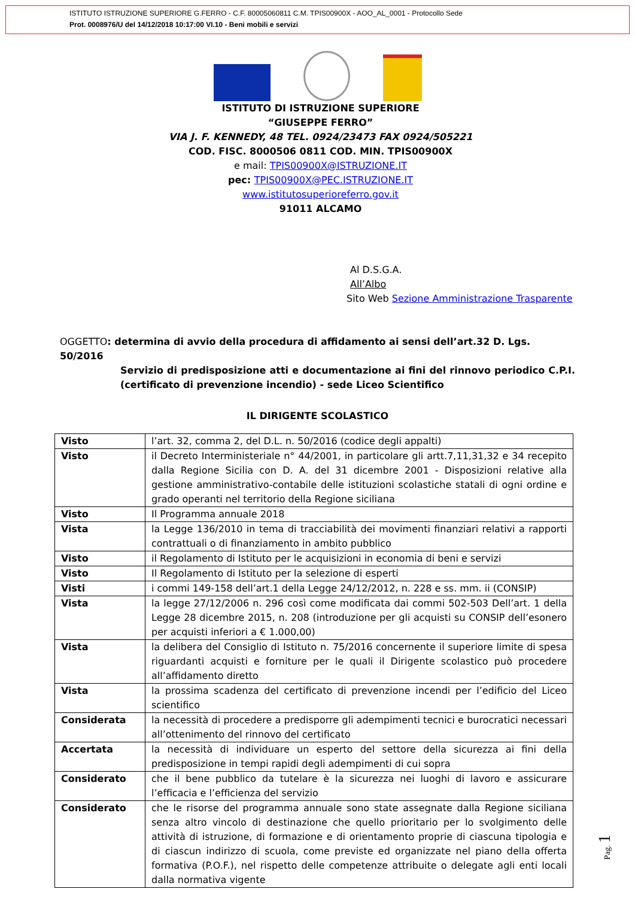ISTITUTO ISTRUZIONE SUPERIORE G.FERRO - C.F. 80005060811 C.M. TPIS00900X - AOO_AL_0001 - Protocollo Sede
Prot. 0008976/U del 14/12/2018 10:17:00 VI.10 - Beni mobili e servizi
ISTITUTO DI ISTRUZIONE SUPERIORE
“GIUSEPPE FERRO”
VIA J. F. KENNEDY, 48 TEL. 0924/23473 FAX 0924/505221
COD. FISC. 8000506 0811 COD. MIN. TPIS00900X
e mail: TPIS00900X@ISTRUZIONE.IT
pec: TPIS00900X@PEC.ISTRUZIONE.IT
www.istitutosuperioreferro.gov.it
91011 ALCAMO
Al D.S.G.A.
All’Albo
Sito Web Sezione Amministrazione Trasparente
OGGETTO: determina di avvio della procedura di affidamento ai sensi dell’art.32 D. Lgs. 50/2016
Servizio di predisposizione atti e documentazione ai fini del rinnovo periodico C.P.I. (certificato di prevenzione incendio) - sede Liceo Scientifico
IL DIRIGENTE SCOLASTICO
| Visto | l’art. 32, comma 2, del D.L. n. 50/2016 (codice degli appalti) |
| Visto | il Decreto Interministeriale n° 44/2001, in particolare gli artt.7,11,31,32 e 34 recepito dalla Regione Sicilia con D. A. del 31 dicembre 2001 - Disposizioni relative alla gestione amministrativo-contabile delle istituzioni scolastiche statali di ogni ordine e grado operanti nel territorio della Regione siciliana |
| Visto | Il Programma annuale 2018 |
| Vista | la Legge 136/2010 in tema di tracciabilità dei movimenti finanziari relativi a rapporti contrattuali o di finanziamento in ambito pubblico |
| Visto | il Regolamento di Istituto per le acquisizioni in economia di beni e servizi |
| Visto | Il Regolamento di Istituto per la selezione di esperti |
| Visti | i commi 149-158 dell’art.1 della Legge 24/12/2012, n. 228 e ss. mm. ii (CONSIP) |
| Vista | la legge 27/12/2006 n. 296 così come modificata dai commi 502-503 Dell’art. 1 della Legge 28 dicembre 2015, n. 208 (introduzione per gli acquisti su CONSIP dell’esonero per acquisti inferiori a € 1.000,00) |
| Vista | la delibera del Consiglio di Istituto n. 75/2016 concernente il superiore limite di spesa riguardanti acquisti e forniture per le quali il Dirigente scolastico può procedere all’affidamento diretto |
| Vista | la prossima scadenza del certificato di prevenzione incendi per l’edificio del Liceo scientifico |
| Considerata | la necessità di procedere a predisporre gli adempimenti tecnici e burocratici necessari all’ottenimento del rinnovo del certificato |
| Accertata | la necessità di individuare un esperto del settore della sicurezza ai fini della predisposizione in tempi rapidi degli adempimenti di cui sopra |
| Considerato | che il bene pubblico da tutelare è la sicurezza nei luoghi di lavoro e assicurare l’efficacia e l’efficienza del servizio |
| Considerato | che le risorse del programma annuale sono state assegnate dalla Regione siciliana senza altro vincolo di destinazione che quello prioritario per lo svolgimento delle attività di istruzione, di formazione e di orientamento proprie di ciascuna tipologia e di ciascun indirizzo di scuola, come previste ed organizzate nel piano della offerta formativa (P.O.F.), nel rispetto delle competenze attribuite o delegate agli enti locali dalla normativa vigente |
Pag. 1